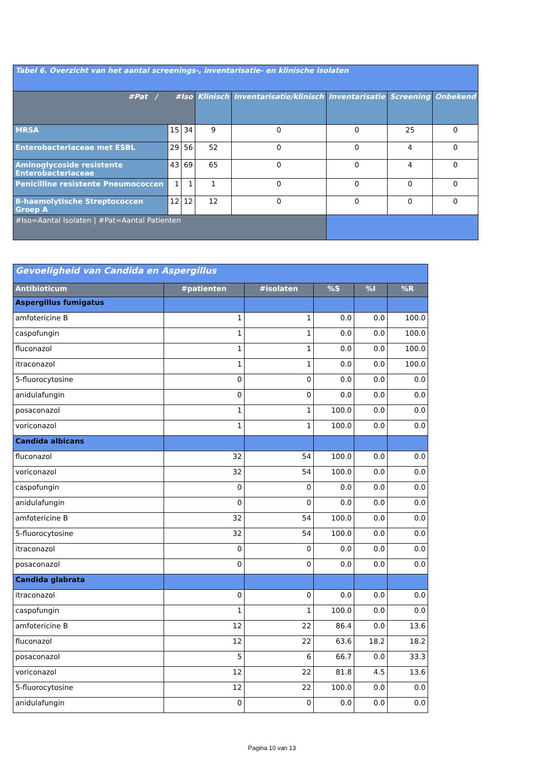| Tabel 6. Overzicht van het aantal screenings-, inventarisatie- en klinische isolaten | | | | | | | |
| #Pat / #Iso | | | Klinisch | Inventarisatie/klinisch | Inventarisatie | Screening | Onbekend |
| MRSA | 15 | 34 | 9 | 0 | 0 | 25 | 0 |
| Enterobacteriaceae met ESBL | 29 | 56 | 52 | 0 | 0 | 4 | 0 |
| Aminoglycoside resistente Enterobacteriaceae | 43 | 69 | 65 | 0 | 0 | 4 | 0 |
| Penicilline resistente Pneumococcen | 1 | 1 | 1 | 0 | 0 | 0 | 0 |
| B-haemolytische Streptococcen Groep A | 12 | 12 | 12 | 0 | 0 | 0 | 0 |
| #Iso=Aantal Isolaten / #Pat=Aantal Patienten | | | | | | | |
| Gevoeligheid van Candida en Aspergillus | | | | | |
| Antibioticum | #patienten | #isolaten | %S | %I | %R |
| Aspergillus fumigatus | | | | | |
| amfotericine B | 1 | 1 | 0.0 | 0.0 | 100.0 |
| caspofungin | 1 | 1 | 0.0 | 0.0 | 100.0 |
| fluconazol | 1 | 1 | 0.0 | 0.0 | 100.0 |
| itraconazol | 1 | 1 | 0.0 | 0.0 | 100.0 |
| 5-fluorocytosine | 0 | 0 | 0.0 | 0.0 | 0.0 |
| anidulafungin | 0 | 0 | 0.0 | 0.0 | 0.0 |
| posaconazol | 1 | 1 | 100.0 | 0.0 | 0.0 |
| voriconazol | 1 | 1 | 100.0 | 0.0 | 0.0 |
| Candida albicans | | | | | |
| fluconazol | 32 | 54 | 100.0 | 0.0 | 0.0 |
| voriconazol | 32 | 54 | 100.0 | 0.0 | 0.0 |
| caspofungin | 0 | 0 | 0.0 | 0.0 | 0.0 |
| anidulafungin | 0 | 0 | 0.0 | 0.0 | 0.0 |
| amfotericine B | 32 | 54 | 100.0 | 0.0 | 0.0 |
| 5-fluorocytosine | 32 | 54 | 100.0 | 0.0 | 0.0 |
| itraconazol | 0 | 0 | 0.0 | 0.0 | 0.0 |
| posaconazol | 0 | 0 | 0.0 | 0.0 | 0.0 |
| Candida glabrata | | | | | |
| itraconazol | 0 | 0 | 0.0 | 0.0 | 0.0 |
| caspofungin | 1 | 1 | 100.0 | 0.0 | 0.0 |
| amfotericine B | 12 | 22 | 86.4 | 0.0 | 13.6 |
| fluconazol | 12 | 22 | 63.6 | 18.2 | 18.2 |
| posaconazol | 5 | 6 | 66.7 | 0.0 | 33.3 |
| voriconazol | 12 | 22 | 81.8 | 4.5 | 13.6 |
| 5-fluorocytosine | 12 | 22 | 100.0 | 0.0 | 0.0 |
| anidulafungin | 0 | 0 | 0.0 | 0.0 | 0.0 |
Pagina 10 van 13